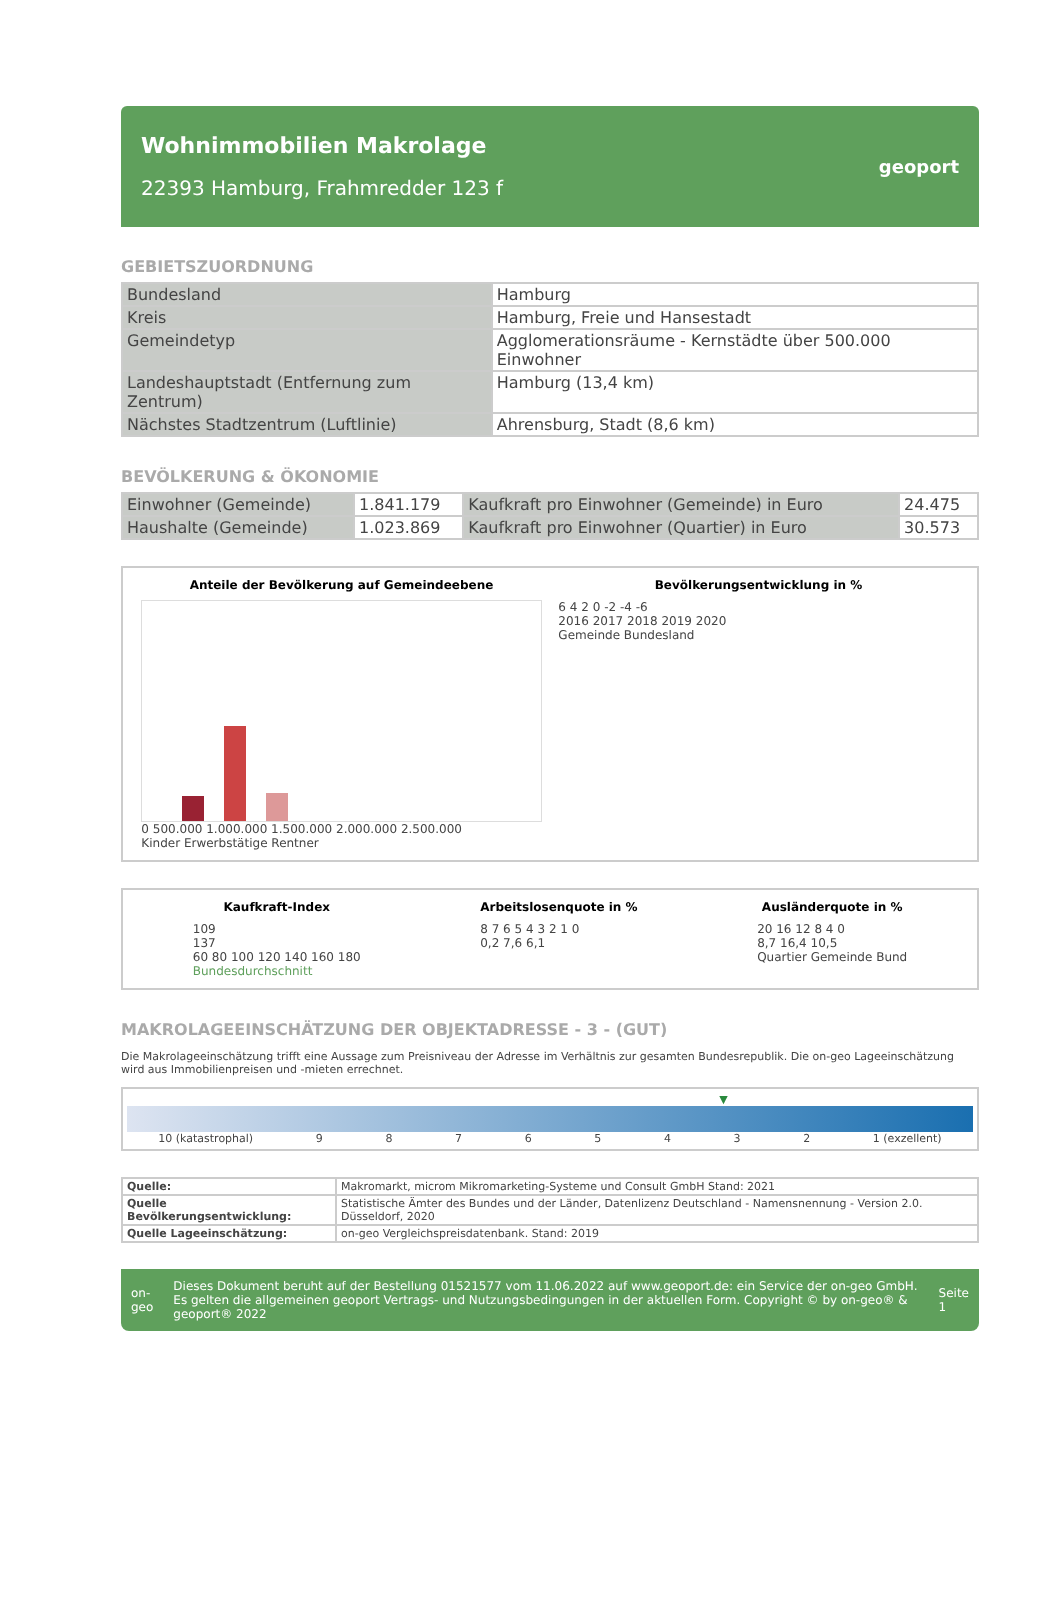Wohnimmobilien Makrolage
22393 Hamburg, Frahmredder 123 f
geoport
GEBIETSZUORDNUNG
| Bundesland | Hamburg |
| Kreis | Hamburg, Freie und Hansestadt |
| Gemeindetyp | Agglomerationsräume - Kernstädte über 500.000 Einwohner |
| Landeshauptstadt (Entfernung zum Zentrum) | Hamburg (13,4 km) |
| Nächstes Stadtzentrum (Luftlinie) | Ahrensburg, Stadt (8,6 km) |
BEVÖLKERUNG & ÖKONOMIE
| Einwohner (Gemeinde) | 1.841.179 | Kaufkraft pro Einwohner (Gemeinde) in Euro | 24.475 |
| Haushalte (Gemeinde) | 1.023.869 | Kaufkraft pro Einwohner (Quartier) in Euro | 30.573 |
Anteile der Bevölkerung auf Gemeindeebene
0 500.000 1.000.000 1.500.000 2.000.000 2.500.000
Kinder Erwerbstätige Rentner
Bevölkerungsentwicklung in %
6 4 2 0 -2 -4 -6
2016 2017 2018 2019 2020
Gemeinde Bundesland
Kaufkraft-Index
109
137
60 80 100 120 140 160 180
Bundesdurchschnitt
Arbeitslosenquote in %
8 7 6 5 4 3 2 1 0
0,2 7,6 6,1
Ausländerquote in %
20 16 12 8 4 0
8,7 16,4 10,5
Quartier Gemeinde Bund
MAKROLAGEEINSCHÄTZUNG DER OBJEKTADRESSE - 3 - (GUT)
Die Makrolageeinschätzung trifft eine Aussage zum Preisniveau der Adresse im Verhältnis zur gesamten Bundesrepublik. Die on-geo Lageeinschätzung wird aus Immobilienpreisen und -mieten errechnet.
▼
10 (katastrophal) 98765432 1 (exzellent)
| Quelle: | Makromarkt, microm Mikromarketing-Systeme und Consult GmbH Stand: 2021 |
| Quelle Bevölkerungsentwicklung: | Statistische Ämter des Bundes und der Länder, Datenlizenz Deutschland - Namensnennung - Version 2.0. Düsseldorf, 2020 |
| Quelle Lageeinschätzung: | on-geo Vergleichspreisdatenbank. Stand: 2019 |
on-geo
Dieses Dokument beruht auf der Bestellung 01521577 vom 11.06.2022 auf www.geoport.de: ein Service der on-geo GmbH. Es gelten die allgemeinen geoport Vertrags- und Nutzungsbedingungen in der aktuellen Form. Copyright © by on-geo® & geoport® 2022
Seite 1